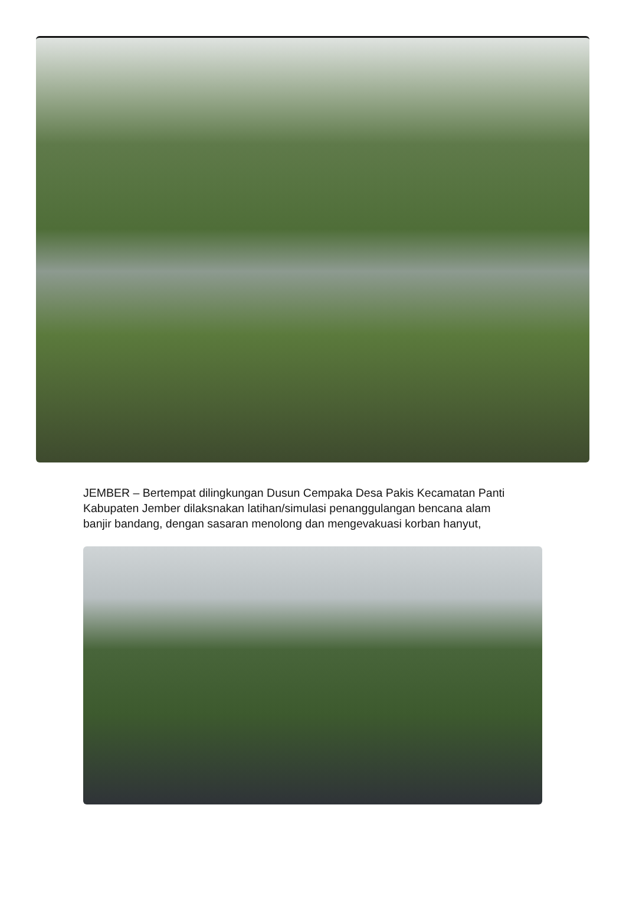JEMBER – Bertempat dilingkungan Dusun Cempaka Desa Pakis Kecamatan Panti Kabupaten Jember dilaksnakan latihan/simulasi penanggulangan bencana alam banjir bandang, dengan sasaran menolong dan mengevakuasi korban hanyut,